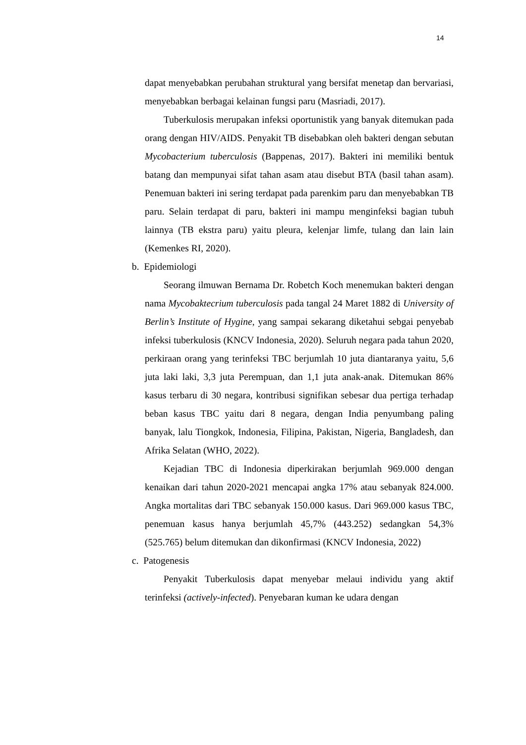14
dapat menyebabkan perubahan struktural yang bersifat menetap dan bervariasi, menyebabkan berbagai kelainan fungsi paru (Masriadi, 2017).
Tuberkulosis merupakan infeksi oportunistik yang banyak ditemukan pada orang dengan HIV/AIDS. Penyakit TB disebabkan oleh bakteri dengan sebutan Mycobacterium tuberculosis (Bappenas, 2017). Bakteri ini memiliki bentuk batang dan mempunyai sifat tahan asam atau disebut BTA (basil tahan asam). Penemuan bakteri ini sering terdapat pada parenkim paru dan menyebabkan TB paru. Selain terdapat di paru, bakteri ini mampu menginfeksi bagian tubuh lainnya (TB ekstra paru) yaitu pleura, kelenjar limfe, tulang dan lain lain (Kemenkes RI, 2020).
b. Epidemiologi
Seorang ilmuwan Bernama Dr. Robetch Koch menemukan bakteri dengan nama Mycobaktecrium tuberculosis pada tangal 24 Maret 1882 di University of Berlin’s Institute of Hygine, yang sampai sekarang diketahui sebgai penyebab infeksi tuberkulosis (KNCV Indonesia, 2020). Seluruh negara pada tahun 2020, perkiraan orang yang terinfeksi TBC berjumlah 10 juta diantaranya yaitu, 5,6 juta laki laki, 3,3 juta Perempuan, dan 1,1 juta anak-anak. Ditemukan 86% kasus terbaru di 30 negara, kontribusi signifikan sebesar dua pertiga terhadap beban kasus TBC yaitu dari 8 negara, dengan India penyumbang paling banyak, lalu Tiongkok, Indonesia, Filipina, Pakistan, Nigeria, Bangladesh, dan Afrika Selatan (WHO, 2022).
Kejadian TBC di Indonesia diperkirakan berjumlah 969.000 dengan kenaikan dari tahun 2020-2021 mencapai angka 17% atau sebanyak 824.000. Angka mortalitas dari TBC sebanyak 150.000 kasus. Dari 969.000 kasus TBC, penemuan kasus hanya berjumlah 45,7% (443.252) sedangkan 54,3% (525.765) belum ditemukan dan dikonfirmasi (KNCV Indonesia, 2022)
c. Patogenesis
Penyakit Tuberkulosis dapat menyebar melaui individu yang aktif terinfeksi (actively-infected). Penyebaran kuman ke udara dengan